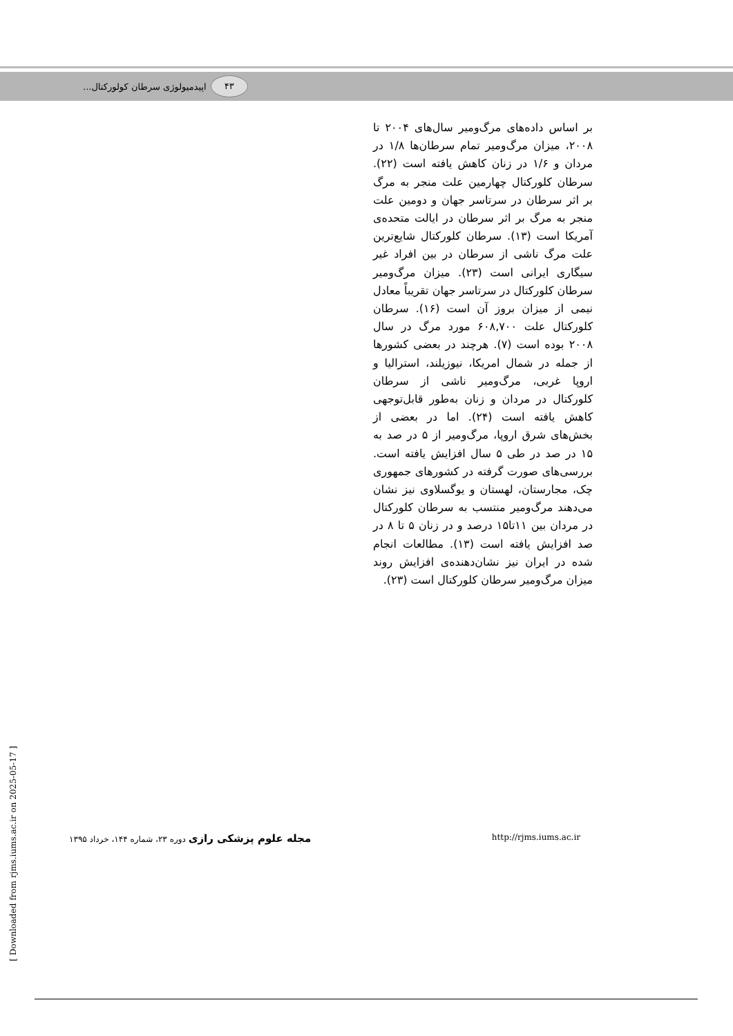۴۳
اپیدمیولوژی سرطان کولورکتال...
بر اساس داده‌های مرگ‌ومیر سال‌های ۲۰۰۴ تا ۲۰۰۸، میزان مرگ‌ومیر تمام سرطان‌ها ۱/۸ در مردان و ۱/۶ در زنان کاهش یافته است (۲۲). سرطان کلورکتال چهارمین علت منجر به مرگ بر اثر سرطان در سرتاسر جهان و دومین علت منجر به مرگ بر اثر سرطان در ایالت متحده‌ی آمریکا است (۱۳). سرطان کلورکتال شایع‌ترین علت مرگ ناشی از سرطان در بین افراد غیر سیگاری ایرانی است (۲۳). میزان مرگ‌ومیر سرطان کلورکتال در سرتاسر جهان تقریباً معادل نیمی از میزان بروز آن است (۱۶). سرطان کلورکتال علت ۶۰۸,۷۰۰ مورد مرگ در سال ۲۰۰۸ بوده است (۷). هرچند در بعضی کشورها از جمله در شمال امریکا، نیوزیلند، استرالیا و اروپا غربی، مرگ‌ومیر ناشی از سرطان کلورکتال در مردان و زنان به‌طور قابل‌توجهی کاهش یافته است (۲۴). اما در بعضی از بخش‌های شرق اروپا، مرگ‌ومیر از ۵ در صد به ۱۵ در صد در طی ۵ سال افزایش یافته است. بررسی‌های صورت گرفته در کشورهای جمهوری چک، مجارستان، لهستان و یوگسلاوی نیز نشان می‌دهند مرگ‌ومیر منتسب به سرطان کلورکتال در مردان بین ۱۱تا۱۵ درصد و در زنان ۵ تا ۸ در صد افزایش یافته است (۱۳). مطالعات انجام شده در ایران نیز نشان‌دهنده‌ی افزایش روند میزان مرگ‌ومیر سرطان کلورکتال است (۲۳).
[ Downloaded from rjms.iums.ac.ir on 2025-05-17 ]
مجله علوم پزشکی رازی دوره ۲۳، شماره ۱۴۴، خرداد ۱۳۹۵
http://rjms.iums.ac.ir